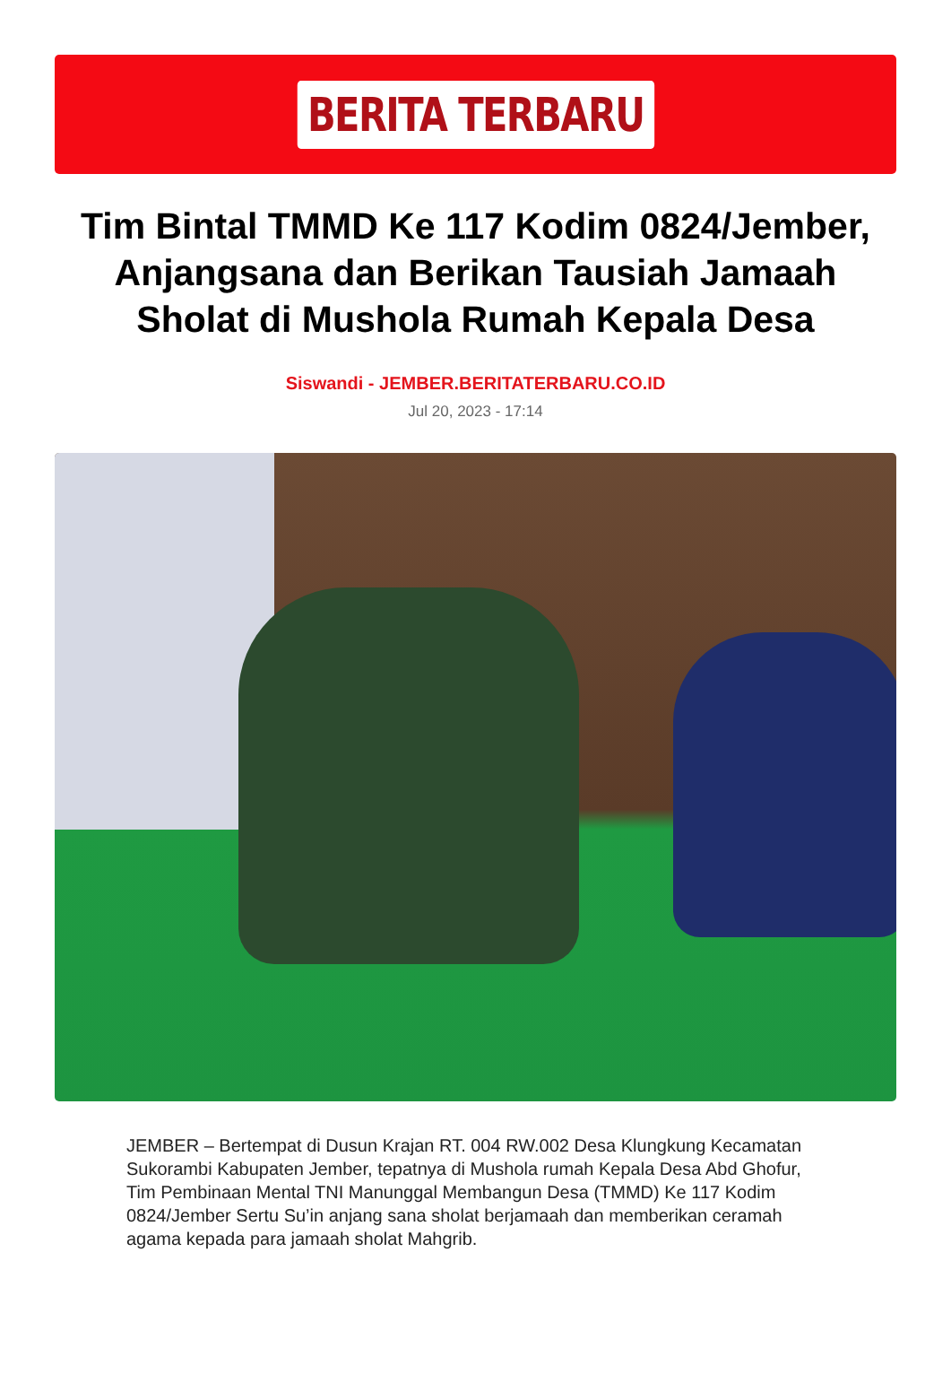BERITA TERBARU
Tim Bintal TMMD Ke 117 Kodim 0824/Jember, Anjangsana dan Berikan Tausiah Jamaah Sholat di Mushola Rumah Kepala Desa
Siswandi - JEMBER.BERITATERBARU.CO.ID
Jul 20, 2023 - 17:14
JEMBER – Bertempat di Dusun Krajan RT. 004 RW.002 Desa Klungkung Kecamatan Sukorambi Kabupaten Jember, tepatnya di Mushola rumah Kepala Desa Abd Ghofur, Tim Pembinaan Mental TNI Manunggal Membangun Desa (TMMD) Ke 117 Kodim 0824/Jember Sertu Su’in anjang sana sholat berjamaah dan memberikan ceramah agama kepada para jamaah sholat Mahgrib.